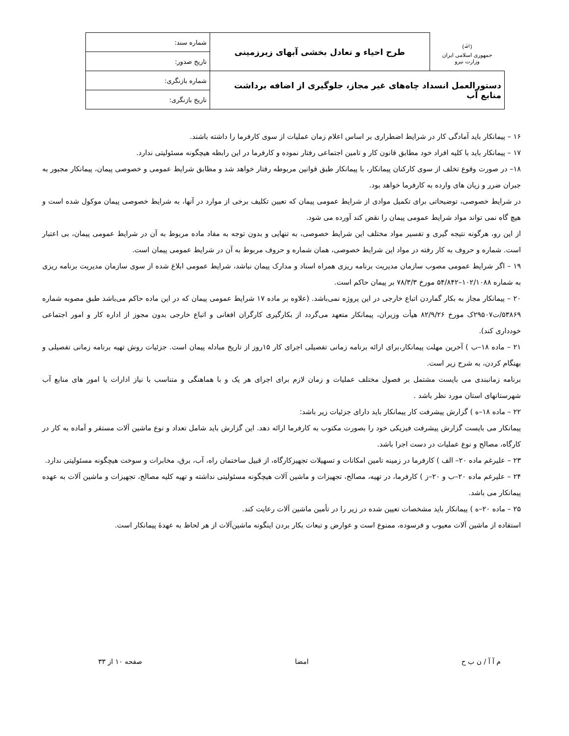| (ﷲ) جمهوری اسلامی ایران وزارت نیرو | طرح احیاء و تعادل بخشی آبهای زیرزمینی | شماره سند: |
| | | تاریخ صدور: |
| دستورالعمل انسداد چاه‌های غیر مجاز، جلوگیری از اضافه برداشت منابع آب | | شماره بازنگری: |
| | | تاریخ بازنگری: |
۱۶ – پیمانکار باید آمادگی کار در شرایط اضطراری بر اساس اعلام زمان عملیات از سوی کارفرما را داشته باشند.
۱۷ – پیمانکار باید با کلیه افراد خود مطابق قانون کار و تامین اجتماعی رفتار نموده و کارفرما در این رابطه هیچگونه مسئولیتی ندارد.
۱۸– در صورت وقوع تخلف از سوی کارکنان پیمانکار، با پیمانکار طبق قوانین مربوطه رفتار خواهد شد و مطابق شرایط عمومی و خصوصی پیمان، پیمانکار مجبور به جبران ضرر و زیان های وارده به کارفرما خواهد بود.
در شرایط خصوصی، توضیحاتی برای تکمیل موادی از شرایط عمومی پیمان که تعیین تکلیف برخی از موارد در آنها، به شرایط خصوصی پیمان موکول شده است و هیچ گاه نمی تواند مواد شرایط عمومی پیمان را نقض کند آورده می شود.
از این رو، هرگونه نتیجه گیری و تفسیر مواد مختلف این شرایط خصوصی، به تنهایی و بدون توجه به مفاد ماده مربوط به آن در شرایط عمومی پیمان، بی اعتبار است. شماره و حروف به کار رفته در مواد این شرایط خصوصی، همان شماره و حروف مربوط به آن در شرایط عمومی پیمان است.
۱۹ – اگر شرایط عمومی مصوب سازمان مدیریت برنامه ریزی همراه اسناد و مدارک پیمان نباشد، شرایط عمومی ابلاغ شده از سوی سازمان مدیریت برنامه ریزی به شماره ۱۰۲/۱۰۸۸–۵۴/۸۴۲ مورخ ۷۸/۳/۳ بر پیمان حاکم است.
۲۰ – پیمانکار مجاز به بکار گماردن اتباع خارجی در این پروژه نمی‌باشد. (علاوه بر ماده ۱۷ شرایط عمومی پیمان که در این ماده حاکم می‌باشد طبق مصوبه شماره ۵۳۸۶۹/ت۲۹۵۰۷ک مورخ ۸۲/۹/۲۶ هیأت وزیران، پیمانکار متعهد می‌گردد از بکارگیری کارگران افغانی و اتباع خارجی بدون مجوز از اداره کار و امور اجتماعی خودداری کند).
۲۱ – ماده ۱۸–ب ) آخرین مهلت پیمانکار،برای ارائه برنامه زمانی تفصیلی اجرای کار ۱۵روز از تاریخ مبادله پیمان است. جزئیات روش تهیه برنامه زمانی تفصیلی و بهنگام کردن، به شرح زیر است.
برنامه زمانبندی می بایست مشتمل بر فصول مختلف عملیات و زمان لازم برای اجرای هر یک و با هماهنگی و متناسب با نیاز ادارات یا امور های منابع آب شهرستانهای استان مورد نظر باشد .
۲۲ – ماده ۱۸–ه ) گزارش پیشرفت کار پیمانکار باید دارای جزئیات زیر باشد:
پیمانکار می بایست گزارش پیشرفت فیزیکی خود را بصورت مکتوب به کارفرما ارائه دهد. این گزارش باید شامل تعداد و نوع ماشین آلات مستقر و آماده به کار در کارگاه، مصالح و نوع عملیات در دست اجرا باشد.
۲۳ – علیرغم ماده ۲۰– الف ) کارفرما در زمینه تامین امکانات و تسهیلات تجهیزکارگاه، از قبیل ساختمان راه، آب، برق، مخابرات و سوخت هیچگونه مسئولیتی ندارد.
۲۴ – علیرغم ماده ۲۰–ب و ۲۰–ز ) کارفرما، در تهیه، مصالح، تجهیزات و ماشین آلات هیچگونه مسئولیتی نداشته و تهیه کلیه مصالح، تجهیزات و ماشین آلات به عهده پیمانکار می باشد.
۲۵ – ماده ۲۰–ه ) پیمانکار باید مشخصات تعیین شده در زیر را در تأمین ماشین آلات رعایت کند.
استفاده از ماشین آلات معیوب و فرسوده، ممنوع است و عوارض و تبعات بکار بردن اینگونه ماشین‌آلات از هر لحاظ به عهدهٔ پیمانکار است.
م آ آ / ن ب ح امضا صفحه ۱۰ از ۳۳